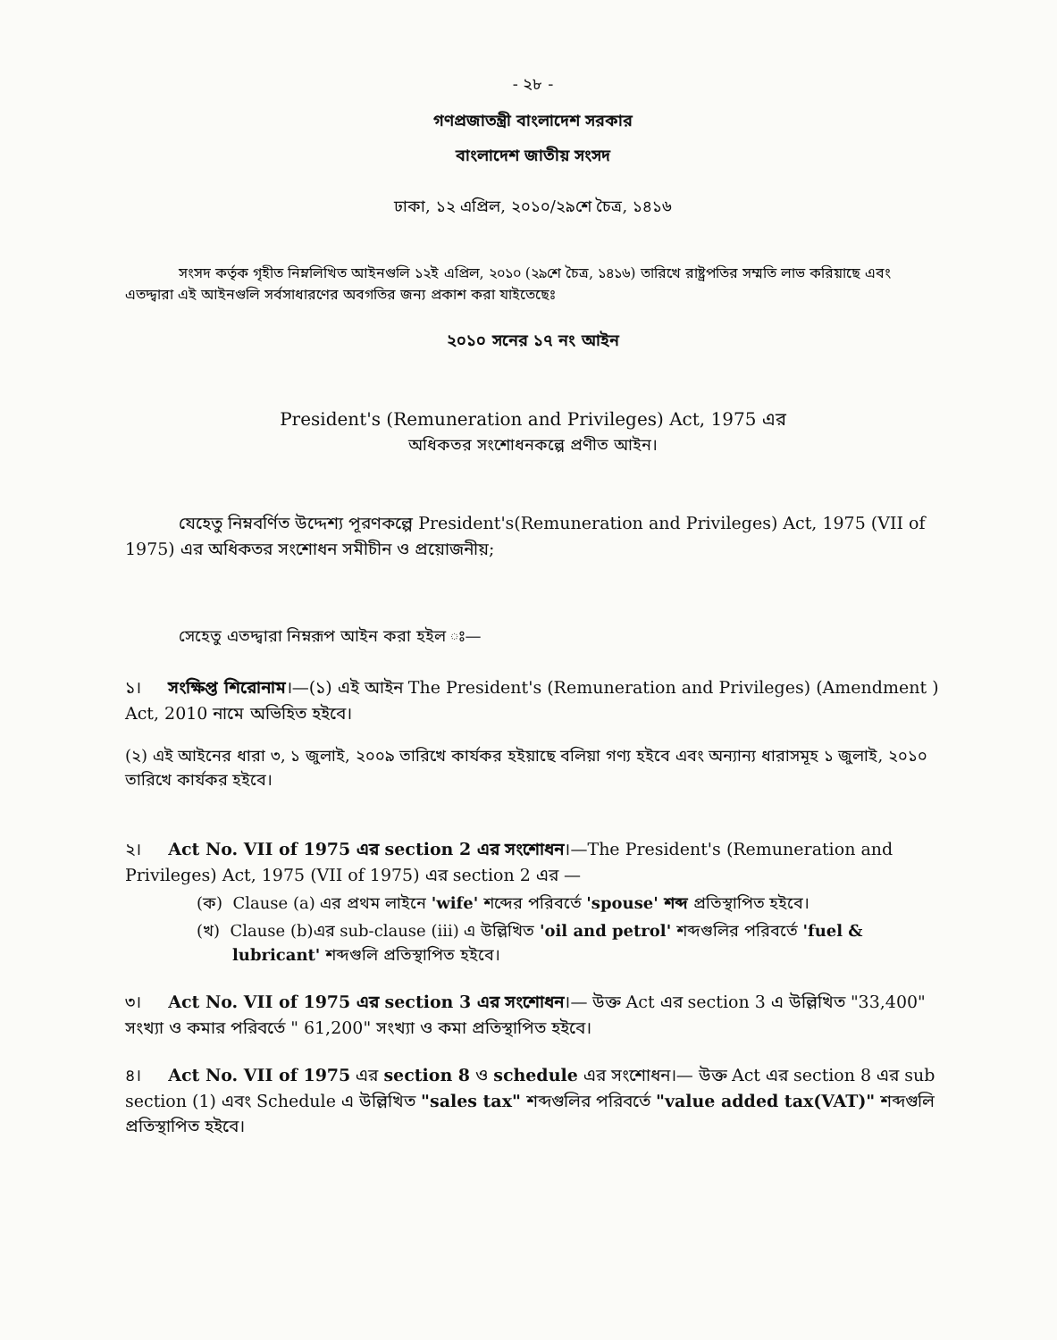- ২৮ -
গণপ্রজাতন্ত্রী বাংলাদেশ সরকার
বাংলাদেশ জাতীয় সংসদ
ঢাকা, ১২ এপ্রিল, ২০১০/২৯শে চৈত্র, ১৪১৬
সংসদ কর্তৃক গৃহীত নিম্নলিখিত আইনগুলি ১২ই এপ্রিল, ২০১০ (২৯শে চৈত্র, ১৪১৬) তারিখে রাষ্ট্রপতির সম্মতি লাভ করিয়াছে এবং এতদ্দ্বারা এই আইনগুলি সর্বসাধারণের অবগতির জন্য প্রকাশ করা যাইতেছেঃ
২০১০ সনের ১৭ নং আইন
President's (Remuneration and Privileges) Act, 1975 এর
অধিকতর সংশোধনকল্পে প্রণীত আইন।
যেহেতু নিম্নবর্ণিত উদ্দেশ্য পূরণকল্পে President's(Remuneration and Privileges) Act, 1975 (VII of 1975) এর অধিকতর সংশোধন সমীচীন ও প্রয়োজনীয়;
সেহেতু এতদ্দ্বারা নিম্নরূপ আইন করা হইল ঃ—
১। সংক্ষিপ্ত শিরোনাম।—(১) এই আইন The President's (Remuneration and Privileges) (Amendment ) Act, 2010 নামে অভিহিত হইবে।
(২) এই আইনের ধারা ৩, ১ জুলাই, ২০০৯ তারিখে কার্যকর হইয়াছে বলিয়া গণ্য হইবে এবং অন্যান্য ধারাসমূহ ১ জুলাই, ২০১০ তারিখে কার্যকর হইবে।
২। Act No. VII of 1975 এর section 2 এর সংশোধন।—The President's (Remuneration and Privileges) Act, 1975 (VII of 1975) এর section 2 এর —
(ক) Clause (a) এর প্রথম লাইনে 'wife' শব্দের পরিবর্তে 'spouse' শব্দ প্রতিস্থাপিত হইবে।
(খ) Clause (b)এর sub-clause (iii) এ উল্লিখিত 'oil and petrol' শব্দগুলির পরিবর্তে 'fuel & lubricant' শব্দগুলি প্রতিস্থাপিত হইবে।
৩। Act No. VII of 1975 এর section 3 এর সংশোধন।— উক্ত Act এর section 3 এ উল্লিখিত "33,400" সংখ্যা ও কমার পরিবর্তে " 61,200" সংখ্যা ও কমা প্রতিস্থাপিত হইবে।
৪। Act No. VII of 1975 এর section 8 ও schedule এর সংশোধন।— উক্ত Act এর section 8 এর sub section (1) এবং Schedule এ উল্লিখিত "sales tax" শব্দগুলির পরিবর্তে "value added tax(VAT)" শব্দগুলি প্রতিস্থাপিত হইবে।